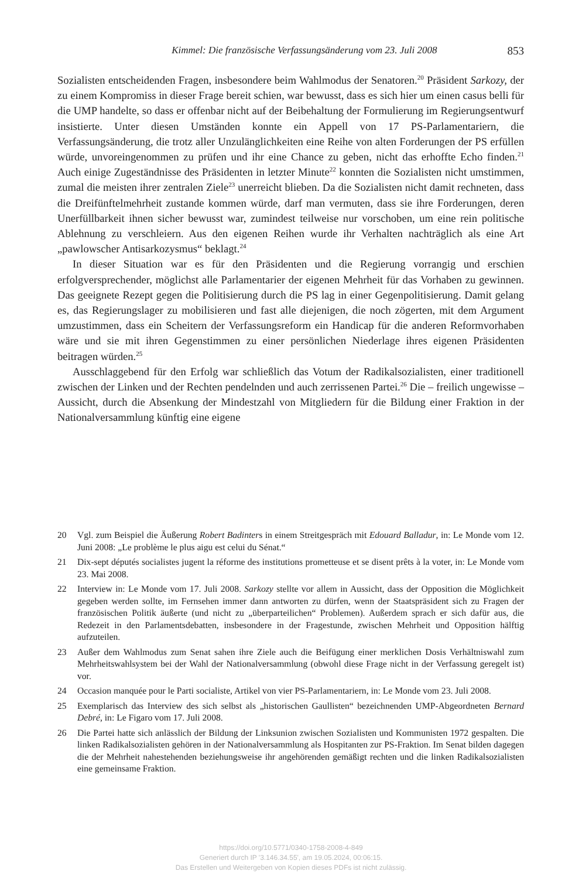Kimmel: Die französische Verfassungsänderung vom 23. Juli 2008 853
Sozialisten entscheidenden Fragen, insbesondere beim Wahlmodus der Senatoren.<sup>20</sup> Präsident Sarkozy, der zu einem Kompromiss in dieser Frage bereit schien, war bewusst, dass es sich hier um einen casus belli für die UMP handelte, so dass er offenbar nicht auf der Beibehaltung der Formulierung im Regierungsentwurf insistierte. Unter diesen Umständen konnte ein Appell von 17 PS-Parlamentariern, die Verfassungsänderung, die trotz aller Unzulänglichkeiten eine Reihe von alten Forderungen der PS erfüllen würde, unvoreingenommen zu prüfen und ihr eine Chance zu geben, nicht das erhoffte Echo finden.<sup>21</sup> Auch einige Zugeständnisse des Präsidenten in letzter Minute<sup>22</sup> konnten die Sozialisten nicht umstimmen, zumal die meisten ihrer zentralen Ziele<sup>23</sup> unerreicht blieben. Da die Sozialisten nicht damit rechneten, dass die Dreifünftelmehrheit zustande kommen würde, darf man vermuten, dass sie ihre Forderungen, deren Unerfüllbarkeit ihnen sicher bewusst war, zumindest teilweise nur vorschoben, um eine rein politische Ablehnung zu verschleiern. Aus den eigenen Reihen wurde ihr Verhalten nachträglich als eine Art „pawlowscher Antisarkozysmus“ beklagt.<sup>24</sup>
In dieser Situation war es für den Präsidenten und die Regierung vorrangig und erschien erfolgversprechender, möglichst alle Parlamentarier der eigenen Mehrheit für das Vorhaben zu gewinnen. Das geeignete Rezept gegen die Politisierung durch die PS lag in einer Gegenpolitisierung. Damit gelang es, das Regierungslager zu mobilisieren und fast alle diejenigen, die noch zögerten, mit dem Argument umzustimmen, dass ein Scheitern der Verfassungsreform ein Handicap für die anderen Reformvorhaben wäre und sie mit ihren Gegenstimmen zu einer persönlichen Niederlage ihres eigenen Präsidenten beitragen würden.<sup>25</sup>
Ausschlaggebend für den Erfolg war schließlich das Votum der Radikalsozialisten, einer traditionell zwischen der Linken und der Rechten pendelnden und auch zerrissenen Partei.<sup>26</sup> Die – freilich ungewisse – Aussicht, durch die Absenkung der Mindestzahl von Mitgliedern für die Bildung einer Fraktion in der Nationalversammlung künftig eine eigene
20 Vgl. zum Beispiel die Äußerung Robert Badinters in einem Streitgespräch mit Edouard Balladur, in: Le Monde vom 12. Juni 2008: „Le problème le plus aigu est celui du Sénat.“
21 Dix-sept députés socialistes jugent la réforme des institutions prometteuse et se disent prêts à la voter, in: Le Monde vom 23. Mai 2008.
22 Interview in: Le Monde vom 17. Juli 2008. Sarkozy stellte vor allem in Aussicht, dass der Opposition die Möglichkeit gegeben werden sollte, im Fernsehen immer dann antworten zu dürfen, wenn der Staatspräsident sich zu Fragen der französischen Politik äußerte (und nicht zu „überparteilichen“ Problemen). Außerdem sprach er sich dafür aus, die Redezeit in den Parlamentsdebatten, insbesondere in der Fragestunde, zwischen Mehrheit und Opposition hälftig aufzuteilen.
23 Außer dem Wahlmodus zum Senat sahen ihre Ziele auch die Beifügung einer merklichen Dosis Verhältniswahl zum Mehrheitswahlsystem bei der Wahl der Nationalversammlung (obwohl diese Frage nicht in der Verfassung geregelt ist) vor.
24 Occasion manquée pour le Parti socialiste, Artikel von vier PS-Parlamentariern, in: Le Monde vom 23. Juli 2008.
25 Exemplarisch das Interview des sich selbst als „historischen Gaullisten“ bezeichnenden UMP-Abgeordneten Bernard Debré, in: Le Figaro vom 17. Juli 2008.
26 Die Partei hatte sich anlässlich der Bildung der Linksunion zwischen Sozialisten und Kommunisten 1972 gespalten. Die linken Radikalsozialisten gehören in der Nationalversammlung als Hospitanten zur PS-Fraktion. Im Senat bilden dagegen die der Mehrheit nahestehenden beziehungsweise ihr angehörenden gemäßigt rechten und die linken Radikalsozialisten eine gemeinsame Fraktion.
https://doi.org/10.5771/0340-1758-2008-4-849
Generiert durch IP '3.146.34.55', am 19.05.2024, 00:06:15.
Das Erstellen und Weitergeben von Kopien dieses PDFs ist nicht zulässig.